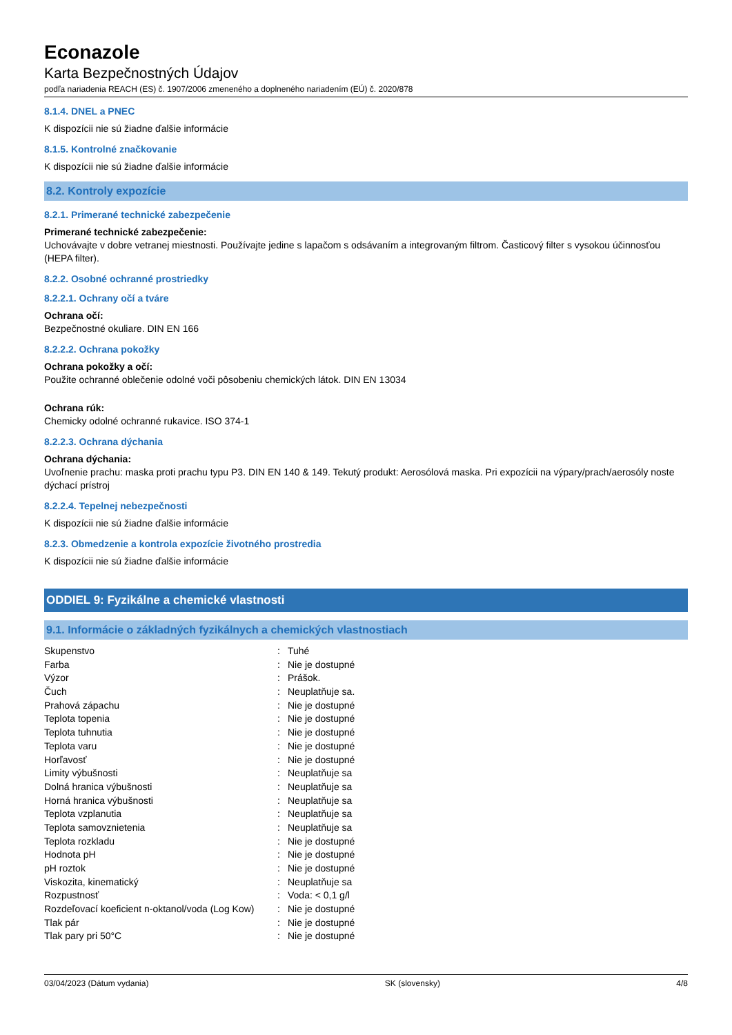Econazole
Karta Bezpečnostných Údajov
podľa nariadenia REACH (ES) č. 1907/2006 zmeneného a doplneného nariadením (EÚ) č. 2020/878
8.1.4. DNEL a PNEC
K dispozícii nie sú žiadne ďalšie informácie
8.1.5. Kontrolné značkovanie
K dispozícii nie sú žiadne ďalšie informácie
8.2. Kontroly expozície
8.2.1. Primerané technické zabezpečenie
Primerané technické zabezpečenie:
Uchovávajte v dobre vetranej miestnosti. Používajte jedine s lapačom s odsávaním a integrovaným filtrom. Časticový filter s vysokou účinnosťou (HEPA filter).
8.2.2. Osobné ochranné prostriedky
8.2.2.1. Ochrany očí a tváre
Ochrana očí:
Bezpečnostné okuliare. DIN EN 166
8.2.2.2. Ochrana pokožky
Ochrana pokožky a očí:
Použite ochranné oblečenie odolné voči pôsobeniu chemických látok. DIN EN 13034
Ochrana rúk:
Chemicky odolné ochranné rukavice. ISO 374-1
8.2.2.3. Ochrana dýchania
Ochrana dýchania:
Uvoľnenie prachu: maska proti prachu typu P3. DIN EN 140 & 149. Tekutý produkt: Aerosólová maska. Pri expozícii na výpary/prach/aerosóly noste dýchací prístroj
8.2.2.4. Tepelnej nebezpečnosti
K dispozícii nie sú žiadne ďalšie informácie
8.2.3. Obmedzenie a kontrola expozície životného prostredia
K dispozícii nie sú žiadne ďalšie informácie
ODDIEL 9: Fyzikálne a chemické vlastnosti
9.1. Informácie o základných fyzikálnych a chemických vlastnostiach
| Skupenstvo | : | Tuhé |
| Farba | : | Nie je dostupné |
| Výzor | : | Prášok. |
| Čuch | : | Neuplatňuje sa. |
| Prahová zápachu | : | Nie je dostupné |
| Teplota topenia | : | Nie je dostupné |
| Teplota tuhnutia | : | Nie je dostupné |
| Teplota varu | : | Nie je dostupné |
| Horľavosť | : | Nie je dostupné |
| Limity výbušnosti | : | Neuplatňuje sa |
| Dolná hranica výbušnosti | : | Neuplatňuje sa |
| Horná hranica výbušnosti | : | Neuplatňuje sa |
| Teplota vzplanutia | : | Neuplatňuje sa |
| Teplota samovznietenia | : | Neuplatňuje sa |
| Teplota rozkladu | : | Nie je dostupné |
| Hodnota pH | : | Nie je dostupné |
| pH roztok | : | Nie je dostupné |
| Viskozita, kinematický | : | Neuplatňuje sa |
| Rozpustnosť | : | Voda: < 0,1 g/l |
| Rozdeľovací koeficient n-oktanol/voda (Log Kow) | : | Nie je dostupné |
| Tlak pár | : | Nie je dostupné |
| Tlak pary pri 50°C | : | Nie je dostupné |
03/04/2023 (Dátum vydania) SK (slovensky) 4/8